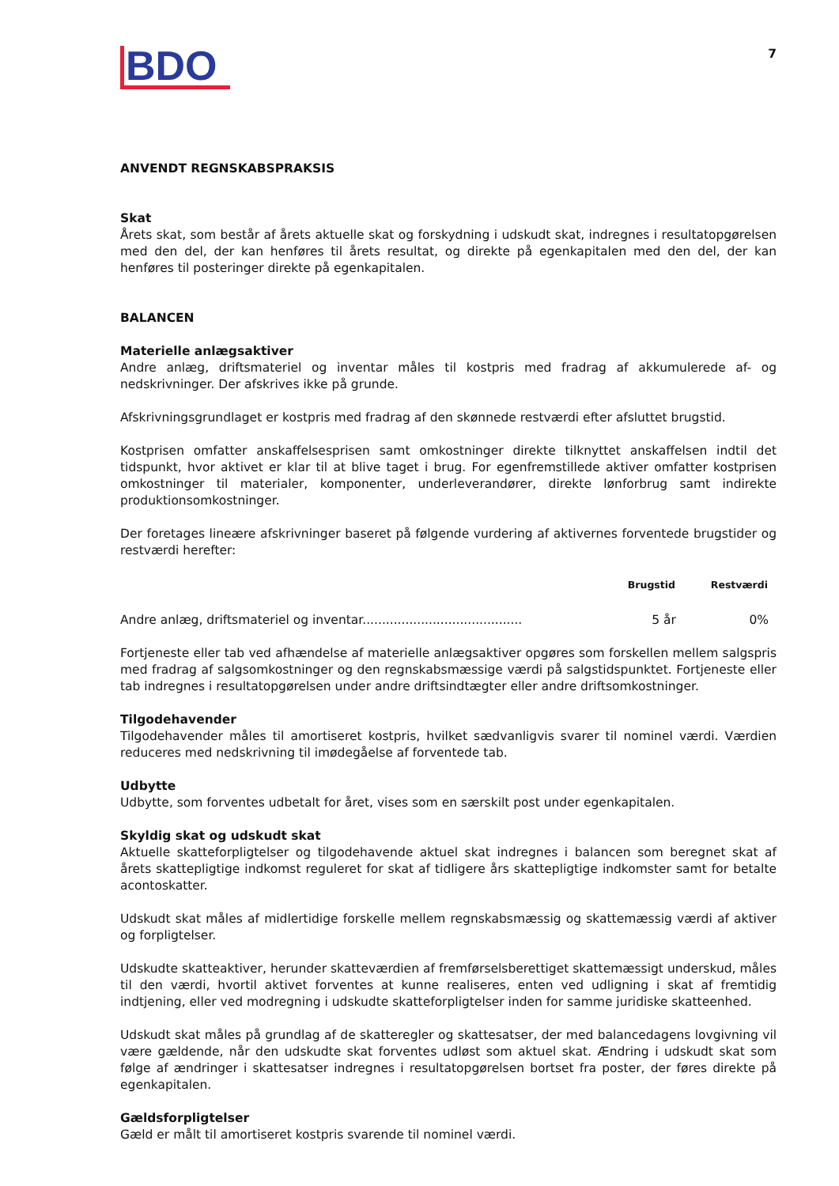BDO
7
ANVENDT REGNSKABSPRAKSIS
Skat
Årets skat, som består af årets aktuelle skat og forskydning i udskudt skat, indregnes i resultatopgørelsen med den del, der kan henføres til årets resultat, og direkte på egenkapitalen med den del, der kan henføres til posteringer direkte på egenkapitalen.
BALANCEN
Materielle anlægsaktiver
Andre anlæg, driftsmateriel og inventar måles til kostpris med fradrag af akkumulerede af- og nedskrivninger. Der afskrives ikke på grunde.
Afskrivningsgrundlaget er kostpris med fradrag af den skønnede restværdi efter afsluttet brugstid.
Kostprisen omfatter anskaffelsesprisen samt omkostninger direkte tilknyttet anskaffelsen indtil det tidspunkt, hvor aktivet er klar til at blive taget i brug. For egenfremstillede aktiver omfatter kostprisen omkostninger til materialer, komponenter, underleverandører, direkte lønforbrug samt indirekte produktionsomkostninger.
Der foretages lineære afskrivninger baseret på følgende vurdering af aktivernes forventede brugstider og restværdi herefter:
| | Brugstid | Restværdi | |
| --- | --- | --- | --- |
| Andre anlæg, driftsmateriel og inventar......................................... | 5 år | 0% | |
Fortjeneste eller tab ved afhændelse af materielle anlægsaktiver opgøres som forskellen mellem salgspris med fradrag af salgsomkostninger og den regnskabsmæssige værdi på salgstidspunktet. Fortjeneste eller tab indregnes i resultatopgørelsen under andre driftsindtægter eller andre driftsomkostninger.
Tilgodehavender
Tilgodehavender måles til amortiseret kostpris, hvilket sædvanligvis svarer til nominel værdi. Værdien reduceres med nedskrivning til imødegåelse af forventede tab.
Udbytte
Udbytte, som forventes udbetalt for året, vises som en særskilt post under egenkapitalen.
Skyldig skat og udskudt skat
Aktuelle skatteforpligtelser og tilgodehavende aktuel skat indregnes i balancen som beregnet skat af årets skattepligtige indkomst reguleret for skat af tidligere års skattepligtige indkomster samt for betalte acontoskatter.
Udskudt skat måles af midlertidige forskelle mellem regnskabsmæssig og skattemæssig værdi af aktiver og forpligtelser.
Udskudte skatteaktiver, herunder skatteværdien af fremførselsberettiget skattemæssigt underskud, måles til den værdi, hvortil aktivet forventes at kunne realiseres, enten ved udligning i skat af fremtidig indtjening, eller ved modregning i udskudte skatteforpligtelser inden for samme juridiske skatteenhed.
Udskudt skat måles på grundlag af de skatteregler og skattesatser, der med balancedagens lovgivning vil være gældende, når den udskudte skat forventes udløst som aktuel skat. Ændring i udskudt skat som følge af ændringer i skattesatser indregnes i resultatopgørelsen bortset fra poster, der føres direkte på egenkapitalen.
Gældsforpligtelser
Gæld er målt til amortiseret kostpris svarende til nominel værdi.